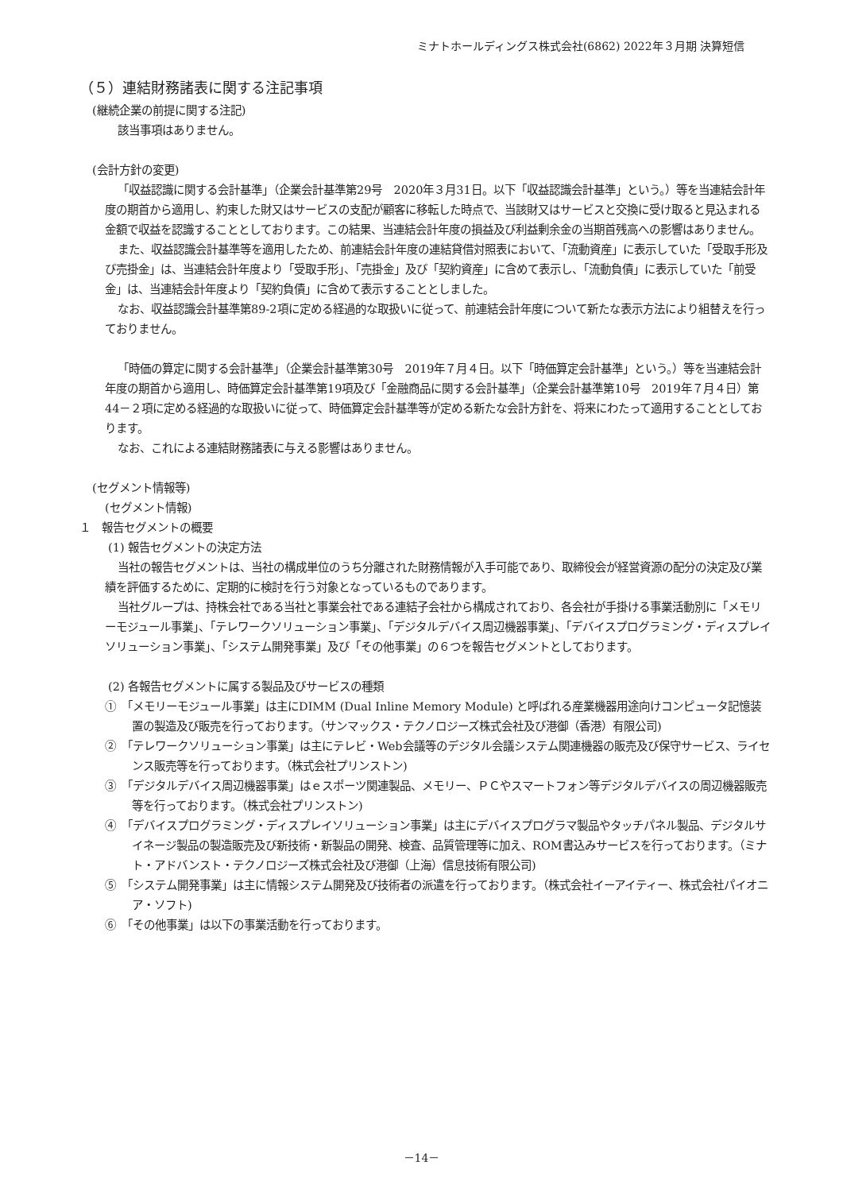ミナトホールディングス株式会社(6862) 2022年３月期 決算短信
（５）連結財務諸表に関する注記事項
(継続企業の前提に関する注記)
該当事項はありません。
(会計方針の変更)
「収益認識に関する会計基準」（企業会計基準第29号　2020年３月31日。以下「収益認識会計基準」という。）等を当連結会計年度の期首から適用し、約束した財又はサービスの支配が顧客に移転した時点で、当該財又はサービスと交換に受け取ると見込まれる金額で収益を認識することとしております。この結果、当連結会計年度の損益及び利益剰余金の当期首残高への影響はありません。
また、収益認識会計基準等を適用したため、前連結会計年度の連結貸借対照表において、「流動資産」に表示していた「受取手形及び売掛金」は、当連結会計年度より「受取手形」、「売掛金」及び「契約資産」に含めて表示し、「流動負債」に表示していた「前受金」は、当連結会計年度より「契約負債」に含めて表示することとしました。
なお、収益認識会計基準第89-2項に定める経過的な取扱いに従って、前連結会計年度について新たな表示方法により組替えを行っておりません。
「時価の算定に関する会計基準」（企業会計基準第30号　2019年７月４日。以下「時価算定会計基準」という。）等を当連結会計年度の期首から適用し、時価算定会計基準第19項及び「金融商品に関する会計基準」（企業会計基準第10号　2019年７月４日）第44－２項に定める経過的な取扱いに従って、時価算定会計基準等が定める新たな会計方針を、将来にわたって適用することとしております。
なお、これによる連結財務諸表に与える影響はありません。
(セグメント情報等)
(セグメント情報)
１　報告セグメントの概要
(1) 報告セグメントの決定方法
当社の報告セグメントは、当社の構成単位のうち分離された財務情報が入手可能であり、取締役会が経営資源の配分の決定及び業績を評価するために、定期的に検討を行う対象となっているものであります。
当社グループは、持株会社である当社と事業会社である連結子会社から構成されており、各会社が手掛ける事業活動別に「メモリーモジュール事業」、「テレワークソリューション事業」、「デジタルデバイス周辺機器事業」、「デバイスプログラミング・ディスプレイソリューション事業」、「システム開発事業」及び「その他事業」の６つを報告セグメントとしております。
(2) 各報告セグメントに属する製品及びサービスの種類
①　「メモリーモジュール事業」は主にDIMM (Dual Inline Memory Module) と呼ばれる産業機器用途向けコンピュータ記憶装置の製造及び販売を行っております。（サンマックス・テクノロジーズ株式会社及び港御（香港）有限公司)
②　「テレワークソリューション事業」は主にテレビ・Web会議等のデジタル会議システム関連機器の販売及び保守サービス、ライセンス販売等を行っております。（株式会社プリンストン)
③　「デジタルデバイス周辺機器事業」はｅスポーツ関連製品、メモリー、ＰＣやスマートフォン等デジタルデバイスの周辺機器販売等を行っております。（株式会社プリンストン)
④　「デバイスプログラミング・ディスプレイソリューション事業」は主にデバイスプログラマ製品やタッチパネル製品、デジタルサイネージ製品の製造販売及び新技術・新製品の開発、検査、品質管理等に加え、ROM書込みサービスを行っております。（ミナト・アドバンスト・テクノロジーズ株式会社及び港御（上海）信息技術有限公司)
⑤　「システム開発事業」は主に情報システム開発及び技術者の派遣を行っております。（株式会社イーアイティー、株式会社パイオニア・ソフト)
⑥　「その他事業」は以下の事業活動を行っております。
－14－